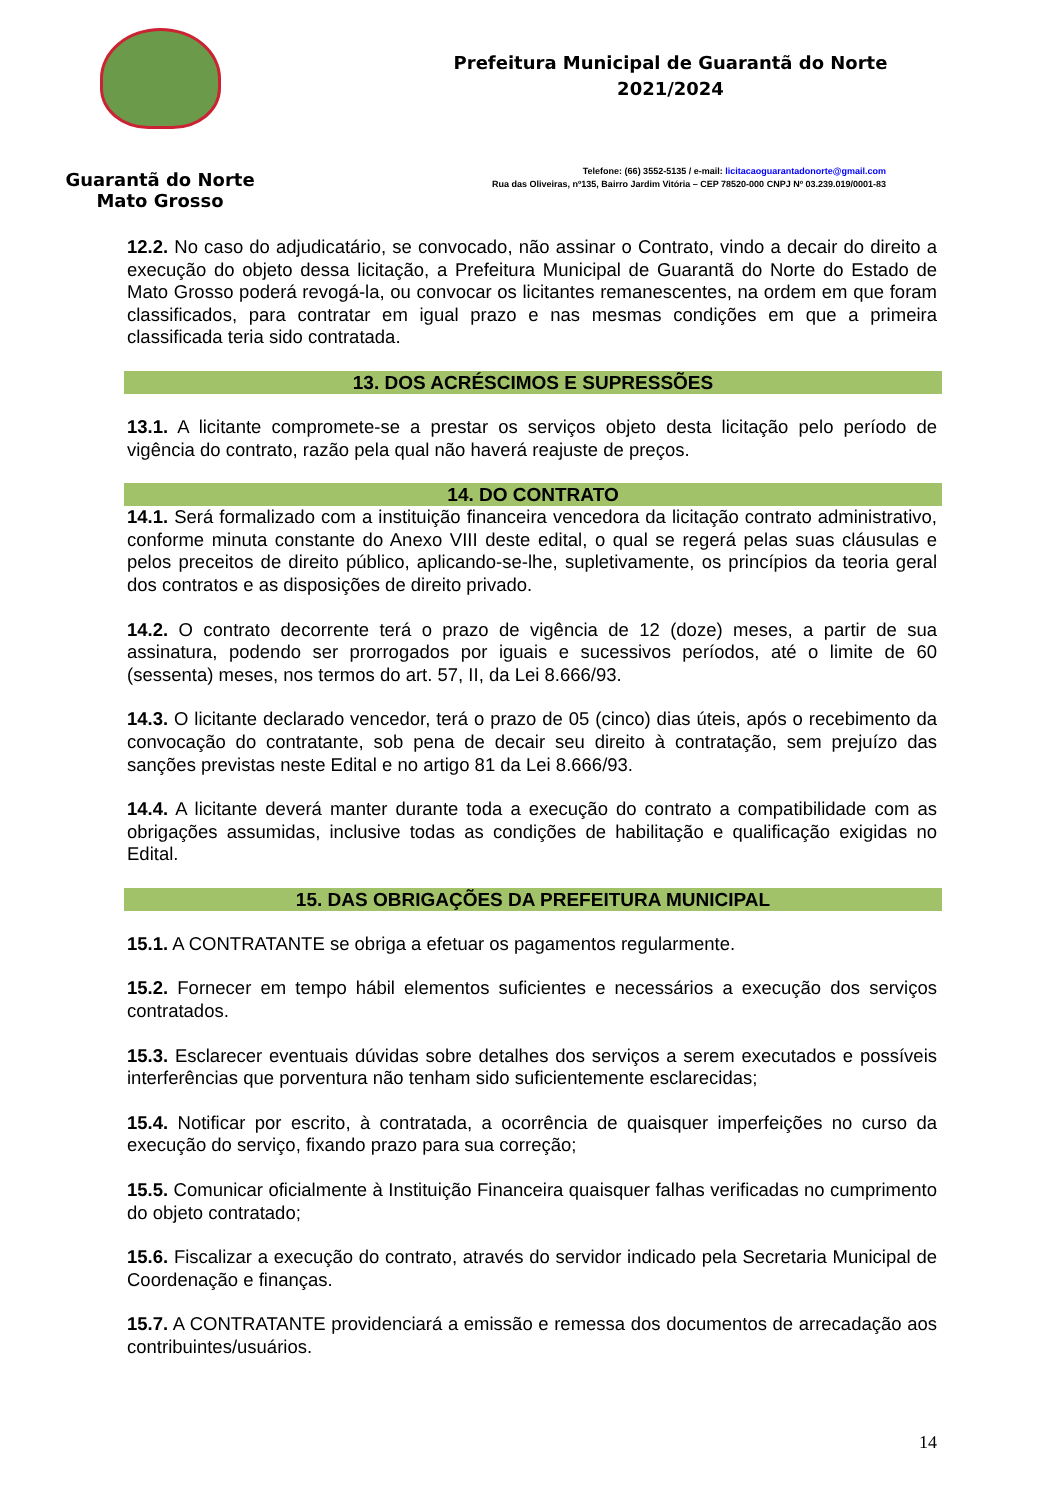Guarantã do Norte
Mato Grosso
Prefeitura Municipal de Guarantã do Norte
2021/2024
Telefone: (66) 3552-5135 / e-mail: licitacaoguarantadonorte@gmail.com
Rua das Oliveiras, nº135, Bairro Jardim Vitória – CEP 78520-000 CNPJ Nº 03.239.019/0001-83
12.2. No caso do adjudicatário, se convocado, não assinar o Contrato, vindo a decair do direito a execução do objeto dessa licitação, a Prefeitura Municipal de Guarantã do Norte do Estado de Mato Grosso poderá revogá-la, ou convocar os licitantes remanescentes, na ordem em que foram classificados, para contratar em igual prazo e nas mesmas condições em que a primeira classificada teria sido contratada.
13. DOS ACRÉSCIMOS E SUPRESSÕES
13.1. A licitante compromete-se a prestar os serviços objeto desta licitação pelo período de vigência do contrato, razão pela qual não haverá reajuste de preços.
14. DO CONTRATO
14.1. Será formalizado com a instituição financeira vencedora da licitação contrato administrativo, conforme minuta constante do Anexo VIII deste edital, o qual se regerá pelas suas cláusulas e pelos preceitos de direito público, aplicando-se-lhe, supletivamente, os princípios da teoria geral dos contratos e as disposições de direito privado.
14.2. O contrato decorrente terá o prazo de vigência de 12 (doze) meses, a partir de sua assinatura, podendo ser prorrogados por iguais e sucessivos períodos, até o limite de 60 (sessenta) meses, nos termos do art. 57, II, da Lei 8.666/93.
14.3. O licitante declarado vencedor, terá o prazo de 05 (cinco) dias úteis, após o recebimento da convocação do contratante, sob pena de decair seu direito à contratação, sem prejuízo das sanções previstas neste Edital e no artigo 81 da Lei 8.666/93.
14.4. A licitante deverá manter durante toda a execução do contrato a compatibilidade com as obrigações assumidas, inclusive todas as condições de habilitação e qualificação exigidas no Edital.
15. DAS OBRIGAÇÕES DA PREFEITURA MUNICIPAL
15.1. A CONTRATANTE se obriga a efetuar os pagamentos regularmente.
15.2. Fornecer em tempo hábil elementos suficientes e necessários a execução dos serviços contratados.
15.3. Esclarecer eventuais dúvidas sobre detalhes dos serviços a serem executados e possíveis interferências que porventura não tenham sido suficientemente esclarecidas;
15.4. Notificar por escrito, à contratada, a ocorrência de quaisquer imperfeições no curso da execução do serviço, fixando prazo para sua correção;
15.5. Comunicar oficialmente à Instituição Financeira quaisquer falhas verificadas no cumprimento do objeto contratado;
15.6. Fiscalizar a execução do contrato, através do servidor indicado pela Secretaria Municipal de Coordenação e finanças.
15.7. A CONTRATANTE providenciará a emissão e remessa dos documentos de arrecadação aos contribuintes/usuários.
14